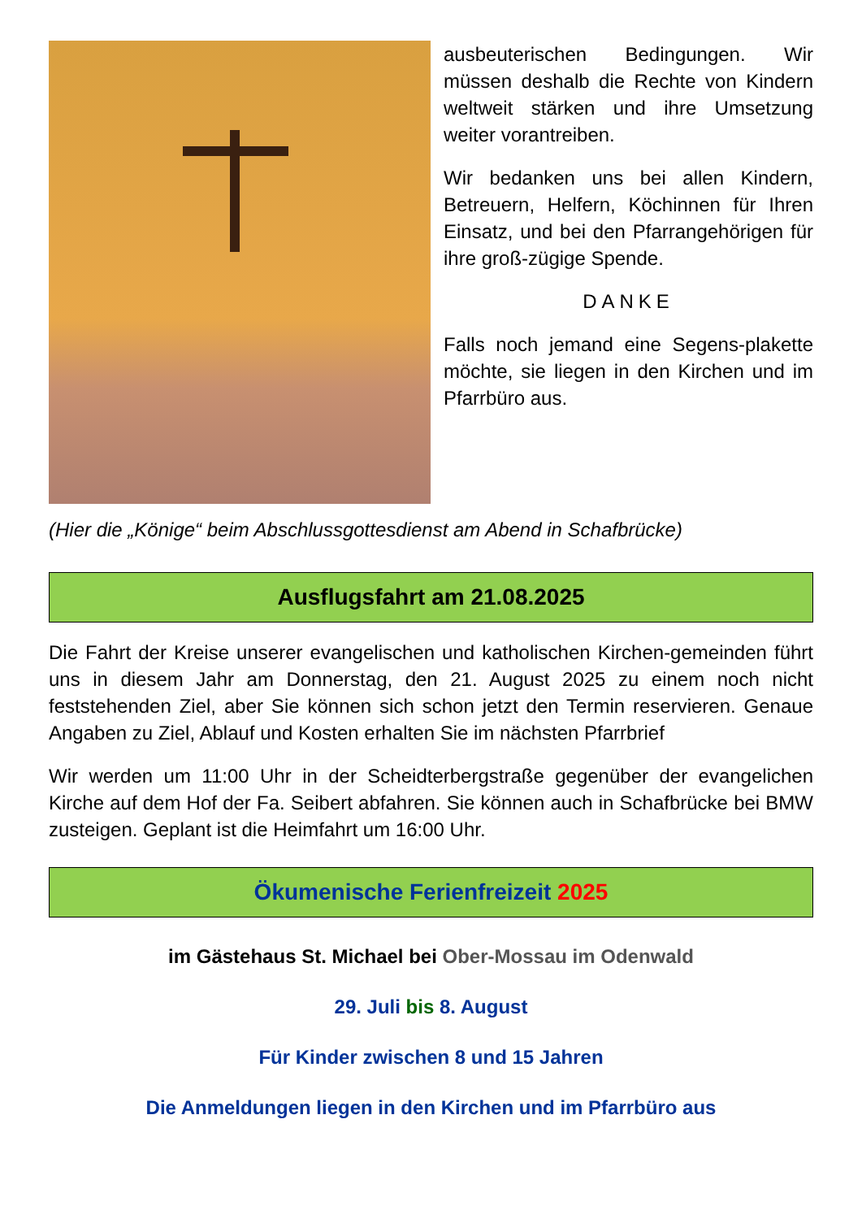ausbeuterischen Bedingungen. Wir müssen deshalb die Rechte von Kindern weltweit stärken und ihre Umsetzung weiter vorantreiben.
Wir bedanken uns bei allen Kindern, Betreuern, Helfern, Köchinnen für Ihren Einsatz, und bei den Pfarrangehörigen für ihre groß-zügige Spende.
DANKE
Falls noch jemand eine Segens-plakette möchte, sie liegen in den Kirchen und im Pfarrbüro aus.
(Hier die „Könige“ beim Abschlussgottesdienst am Abend in Schafbrücke)
Ausflugsfahrt am 21.08.2025
Die Fahrt der Kreise unserer evangelischen und katholischen Kirchen-gemeinden führt uns in diesem Jahr am Donnerstag, den 21. August 2025 zu einem noch nicht feststehenden Ziel, aber Sie können sich schon jetzt den Termin reservieren. Genaue Angaben zu Ziel, Ablauf und Kosten erhalten Sie im nächsten Pfarrbrief
Wir werden um 11:00 Uhr in der Scheidterbergstraße gegenüber der evangelichen Kirche auf dem Hof der Fa. Seibert abfahren. Sie können auch in Schafbrücke bei BMW zusteigen. Geplant ist die Heimfahrt um 16:00 Uhr.
Ökumenische Ferienfreizeit 2025
im Gästehaus St. Michael bei Ober-Mossau im Odenwald
29. Juli bis 8. August
Für Kinder zwischen 8 und 15 Jahren
Die Anmeldungen liegen in den Kirchen und im Pfarrbüro aus